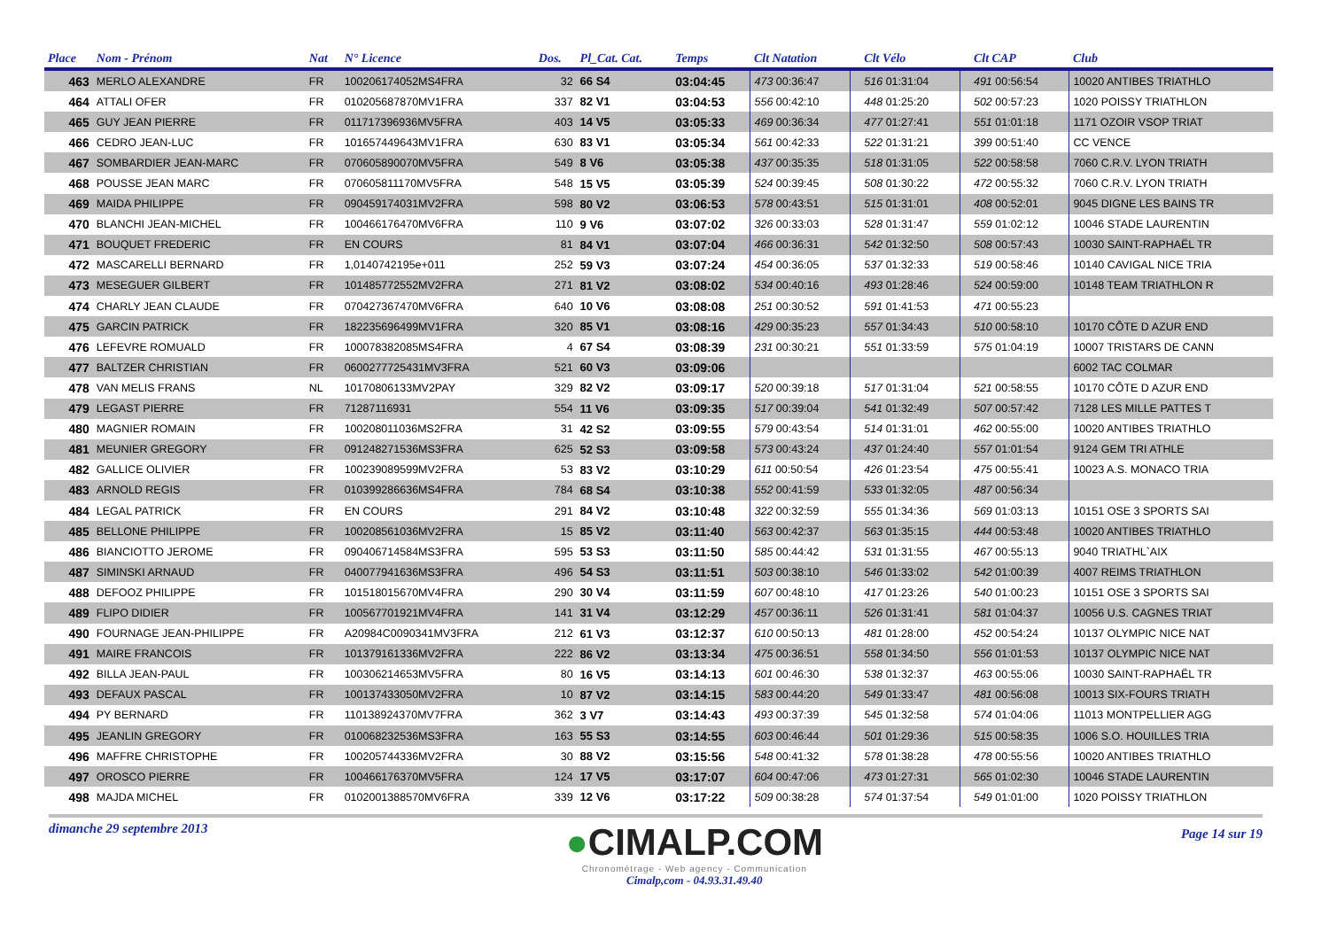| Place | Nom - Prénom | Nat | N° Licence | Dos. | Pl_Cat. Cat. | Temps | Clt Natation | | Clt Vélo | | Clt CAP | Club |
| --- | --- | --- | --- | --- | --- | --- | --- | --- | --- | --- | --- | --- |
| 463 | MERLO ALEXANDRE | FR | 100206174052MS4FRA | 32 | 66 S4 | 03:04:45 | 473 00:36:47 | | 516 01:31:04 | | 491 00:56:54 | 10020 ANTIBES TRIATHLO |
| 464 | ATTALI OFER | FR | 010205687870MV1FRA | 337 | 82 V1 | 03:04:53 | 556 00:42:10 | | 448 01:25:20 | | 502 00:57:23 | 1020 POISSY TRIATHLON |
| 465 | GUY JEAN PIERRE | FR | 011717396936MV5FRA | 403 | 14 V5 | 03:05:33 | 469 00:36:34 | | 477 01:27:41 | | 551 01:01:18 | 1171 OZOIR VSOP TRIAT |
| 466 | CEDRO JEAN-LUC | FR | 101657449643MV1FRA | 630 | 83 V1 | 03:05:34 | 561 00:42:33 | | 522 01:31:21 | | 399 00:51:40 | CC VENCE |
| 467 | SOMBARDIER JEAN-MARC | FR | 070605890070MV5FRA | 549 | 8 V6 | 03:05:38 | 437 00:35:35 | | 518 01:31:05 | | 522 00:58:58 | 7060 C.R.V. LYON TRIATH |
| 468 | POUSSE JEAN MARC | FR | 070605811170MV5FRA | 548 | 15 V5 | 03:05:39 | 524 00:39:45 | | 508 01:30:22 | | 472 00:55:32 | 7060 C.R.V. LYON TRIATH |
| 469 | MAIDA PHILIPPE | FR | 090459174031MV2FRA | 598 | 80 V2 | 03:06:53 | 578 00:43:51 | | 515 01:31:01 | | 408 00:52:01 | 9045 DIGNE LES BAINS TR |
| 470 | BLANCHI JEAN-MICHEL | FR | 100466176470MV6FRA | 110 | 9 V6 | 03:07:02 | 326 00:33:03 | | 528 01:31:47 | | 559 01:02:12 | 10046 STADE LAURENTIN |
| 471 | BOUQUET FREDERIC | FR | EN COURS | 81 | 84 V1 | 03:07:04 | 466 00:36:31 | | 542 01:32:50 | | 508 00:57:43 | 10030 SAINT-RAPHAËL TR |
| 472 | MASCARELLI BERNARD | FR | 1,0140742195e+011 | 252 | 59 V3 | 03:07:24 | 454 00:36:05 | | 537 01:32:33 | | 519 00:58:46 | 10140 CAVIGAL NICE TRIA |
| 473 | MESEGUER GILBERT | FR | 101485772552MV2FRA | 271 | 81 V2 | 03:08:02 | 534 00:40:16 | | 493 01:28:46 | | 524 00:59:00 | 10148 TEAM TRIATHLON R |
| 474 | CHARLY JEAN CLAUDE | FR | 070427367470MV6FRA | 640 | 10 V6 | 03:08:08 | 251 00:30:52 | | 591 01:41:53 | | 471 00:55:23 | |
| 475 | GARCIN PATRICK | FR | 182235696499MV1FRA | 320 | 85 V1 | 03:08:16 | 429 00:35:23 | | 557 01:34:43 | | 510 00:58:10 | 10170 CÔTE D AZUR END |
| 476 | LEFEVRE ROMUALD | FR | 100078382085MS4FRA | 4 | 67 S4 | 03:08:39 | 231 00:30:21 | | 551 01:33:59 | | 575 01:04:19 | 10007 TRISTARS DE CANN |
| 477 | BALTZER CHRISTIAN | FR | 0600277725431MV3FRA | 521 | 60 V3 | 03:09:06 | | | | | | 6002 TAC COLMAR |
| 478 | VAN MELIS FRANS | NL | 10170806133MV2PAY | 329 | 82 V2 | 03:09:17 | 520 00:39:18 | | 517 01:31:04 | | 521 00:58:55 | 10170 CÔTE D AZUR END |
| 479 | LEGAST PIERRE | FR | 71287116931 | 554 | 11 V6 | 03:09:35 | 517 00:39:04 | | 541 01:32:49 | | 507 00:57:42 | 7128 LES MILLE PATTES T |
| 480 | MAGNIER ROMAIN | FR | 100208011036MS2FRA | 31 | 42 S2 | 03:09:55 | 579 00:43:54 | | 514 01:31:01 | | 462 00:55:00 | 10020 ANTIBES TRIATHLO |
| 481 | MEUNIER GREGORY | FR | 091248271536MS3FRA | 625 | 52 S3 | 03:09:58 | 573 00:43:24 | | 437 01:24:40 | | 557 01:01:54 | 9124 GEM TRI ATHLE |
| 482 | GALLICE OLIVIER | FR | 100239089599MV2FRA | 53 | 83 V2 | 03:10:29 | 611 00:50:54 | | 426 01:23:54 | | 475 00:55:41 | 10023 A.S. MONACO TRIA |
| 483 | ARNOLD REGIS | FR | 010399286636MS4FRA | 784 | 68 S4 | 03:10:38 | 552 00:41:59 | | 533 01:32:05 | | 487 00:56:34 | |
| 484 | LEGAL PATRICK | FR | EN COURS | 291 | 84 V2 | 03:10:48 | 322 00:32:59 | | 555 01:34:36 | | 569 01:03:13 | 10151 OSE 3 SPORTS SAI |
| 485 | BELLONE PHILIPPE | FR | 100208561036MV2FRA | 15 | 85 V2 | 03:11:40 | 563 00:42:37 | | 563 01:35:15 | | 444 00:53:48 | 10020 ANTIBES TRIATHLO |
| 486 | BIANCIOTTO JEROME | FR | 090406714584MS3FRA | 595 | 53 S3 | 03:11:50 | 585 00:44:42 | | 531 01:31:55 | | 467 00:55:13 | 9040 TRIATHL`AIX |
| 487 | SIMINSKI ARNAUD | FR | 040077941636MS3FRA | 496 | 54 S3 | 03:11:51 | 503 00:38:10 | | 546 01:33:02 | | 542 01:00:39 | 4007 REIMS TRIATHLON |
| 488 | DEFOOZ PHILIPPE | FR | 101518015670MV4FRA | 290 | 30 V4 | 03:11:59 | 607 00:48:10 | | 417 01:23:26 | | 540 01:00:23 | 10151 OSE 3 SPORTS SAI |
| 489 | FLIPO DIDIER | FR | 100567701921MV4FRA | 141 | 31 V4 | 03:12:29 | 457 00:36:11 | | 526 01:31:41 | | 581 01:04:37 | 10056 U.S. CAGNES TRIAT |
| 490 | FOURNAGE JEAN-PHILIPPE | FR | A20984C0090341MV3FRA | 212 | 61 V3 | 03:12:37 | 610 00:50:13 | | 481 01:28:00 | | 452 00:54:24 | 10137 OLYMPIC NICE NAT |
| 491 | MAIRE FRANCOIS | FR | 101379161336MV2FRA | 222 | 86 V2 | 03:13:34 | 475 00:36:51 | | 558 01:34:50 | | 556 01:01:53 | 10137 OLYMPIC NICE NAT |
| 492 | BILLA JEAN-PAUL | FR | 100306214653MV5FRA | 80 | 16 V5 | 03:14:13 | 601 00:46:30 | | 538 01:32:37 | | 463 00:55:06 | 10030 SAINT-RAPHAËL TR |
| 493 | DEFAUX PASCAL | FR | 100137433050MV2FRA | 10 | 87 V2 | 03:14:15 | 583 00:44:20 | | 549 01:33:47 | | 481 00:56:08 | 10013 SIX-FOURS TRIATH |
| 494 | PY BERNARD | FR | 110138924370MV7FRA | 362 | 3 V7 | 03:14:43 | 493 00:37:39 | | 545 01:32:58 | | 574 01:04:06 | 11013 MONTPELLIER AGG |
| 495 | JEANLIN GREGORY | FR | 010068232536MS3FRA | 163 | 55 S3 | 03:14:55 | 603 00:46:44 | | 501 01:29:36 | | 515 00:58:35 | 1006 S.O. HOUILLES TRIA |
| 496 | MAFFRE CHRISTOPHE | FR | 100205744336MV2FRA | 30 | 88 V2 | 03:15:56 | 548 00:41:32 | | 578 01:38:28 | | 478 00:55:56 | 10020 ANTIBES TRIATHLO |
| 497 | OROSCO PIERRE | FR | 100466176370MV5FRA | 124 | 17 V5 | 03:17:07 | 604 00:47:06 | | 473 01:27:31 | | 565 01:02:30 | 10046 STADE LAURENTIN |
| 498 | MAJDA MICHEL | FR | 0102001388570MV6FRA | 339 | 12 V6 | 03:17:22 | 509 00:38:28 | | 574 01:37:54 | | 549 01:01:00 | 1020 POISSY TRIATHLON |
dimanche 29 septembre 2013
●CIMALP.COM
Chronométrage - Web agency - Communication
Cimalp,com - 04.93.31.49.40
Page 14 sur 19